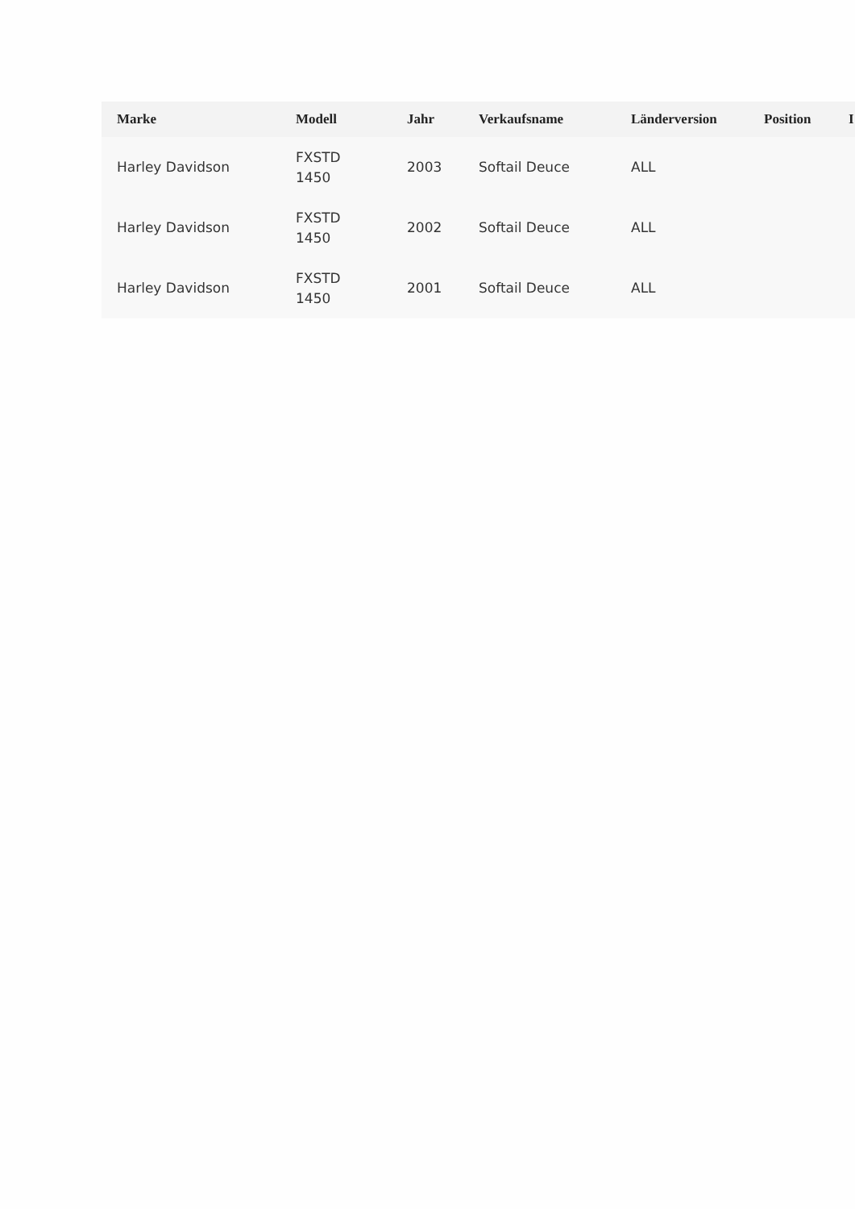| Marke | Modell | Jahr | Verkaufsname | Länderversion | Position | I |
| --- | --- | --- | --- | --- | --- | --- |
| Harley Davidson | FXSTD 1450 | 2003 | Softail Deuce | ALL | | |
| Harley Davidson | FXSTD 1450 | 2002 | Softail Deuce | ALL | | |
| Harley Davidson | FXSTD 1450 | 2001 | Softail Deuce | ALL | | |